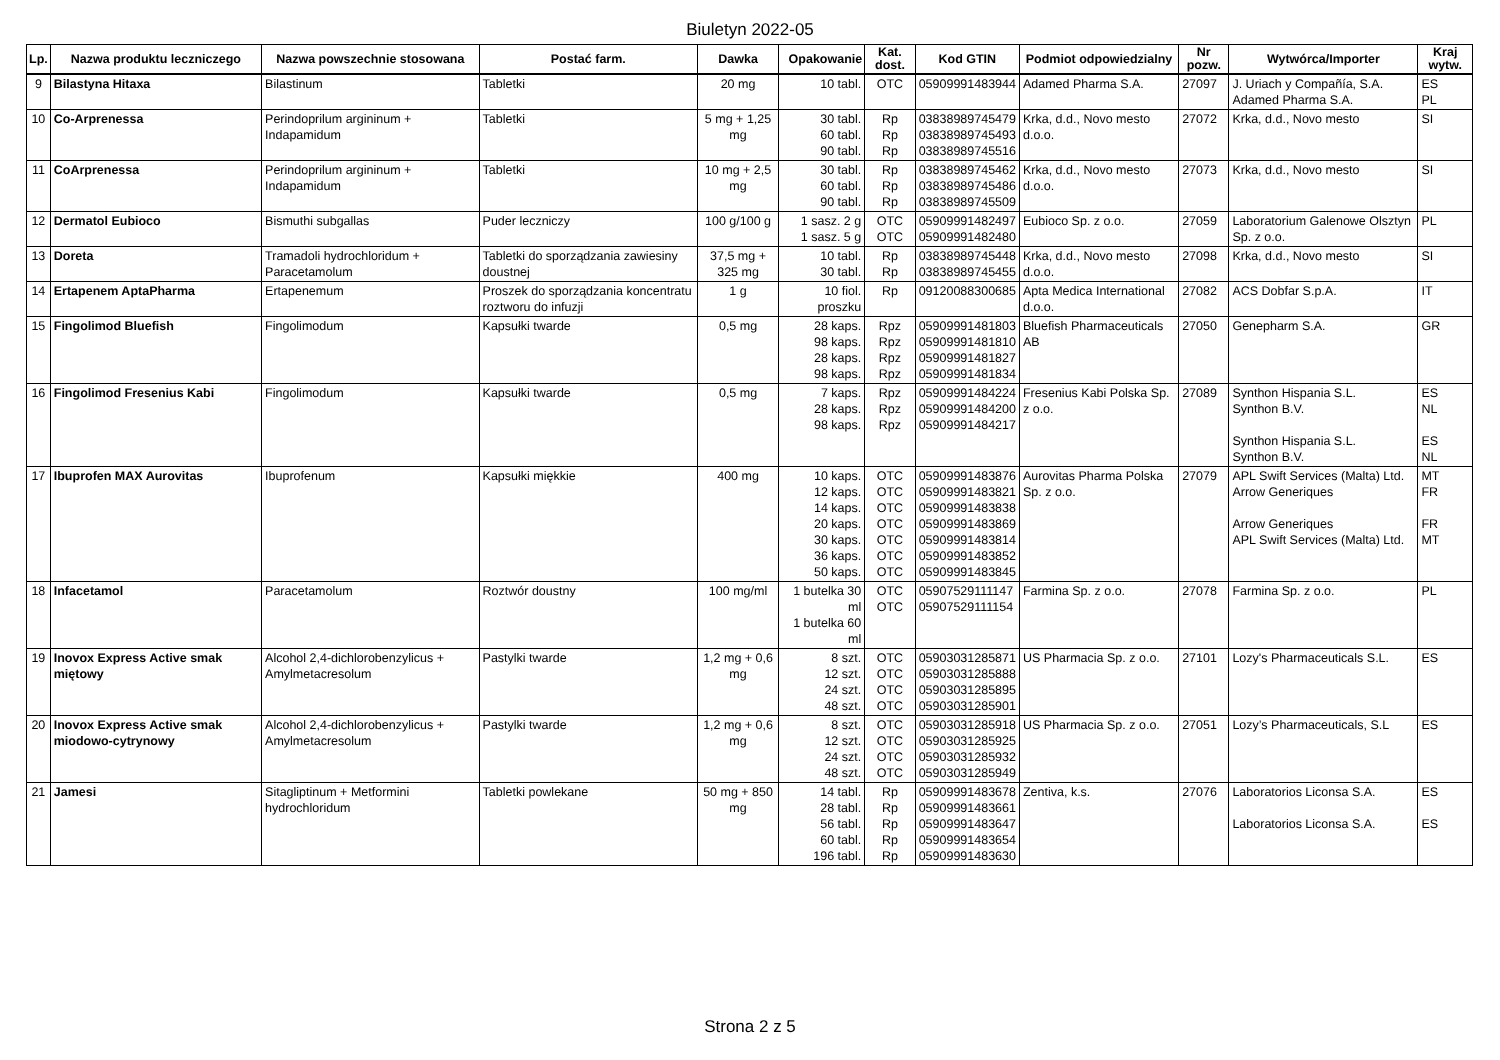Biuletyn 2022-05
| Lp. | Nazwa produktu leczniczego | Nazwa powszechnie stosowana | Postać farm. | Dawka | Opakowanie | Kat. dost. | Kod GTIN | Podmiot odpowiedzialny | Nr pozw. | Wytwórca/Importer | Kraj wytw. |
| --- | --- | --- | --- | --- | --- | --- | --- | --- | --- | --- | --- |
| 9 | Bilastyna Hitaxa | Bilastinum | Tabletki | 20 mg | 10 tabl. | OTC | 05909991483944 | Adamed Pharma S.A. | 27097 | J. Uriach y Compañía, S.A. Adamed Pharma S.A. | ES PL |
| 10 | Co-Arprenessa | Perindoprilum argininum + Indapamidum | Tabletki | 5 mg + 1,25 mg | 30 tabl. 60 tabl. 90 tabl. | Rp Rp Rp | 03838989745479 03838989745493 03838989745516 | Krka, d.d., Novo mesto d.o.o. | 27072 | Krka, d.d., Novo mesto | SI |
| 11 | CoArprenessa | Perindoprilum argininum + Indapamidum | Tabletki | 10 mg + 2,5 mg | 30 tabl. 60 tabl. 90 tabl. | Rp Rp Rp | 03838989745462 03838989745486 03838989745509 | Krka, d.d., Novo mesto d.o.o. | 27073 | Krka, d.d., Novo mesto | SI |
| 12 | Dermatol Eubioco | Bismuthi subgallas | Puder leczniczy | 100 g/100 g | 1 sasz. 2 g 1 sasz. 5 g | OTC OTC | 05909991482497 05909991482480 | Eubioco Sp. z o.o. | 27059 | Laboratorium Galenowe Olsztyn Sp. z o.o. | PL |
| 13 | Doreta | Tramadoli hydrochloridum + Paracetamolum | Tabletki do sporządzania zawiesiny doustnej | 37,5 mg + 325 mg | 10 tabl. 30 tabl. | Rp Rp | 03838989745448 03838989745455 | Krka, d.d., Novo mesto d.o.o. | 27098 | Krka, d.d., Novo mesto | SI |
| 14 | Ertapenem AptaPharma | Ertapenemum | Proszek do sporządzania koncentratu roztworu do infuzji | 1 g | 10 fiol. proszku | Rp | 09120088300685 | Apta Medica International d.o.o. | 27082 | ACS Dobfar S.p.A. | IT |
| 15 | Fingolimod Bluefish | Fingolimodum | Kapsułki twarde | 0,5 mg | 28 kaps. 98 kaps. 28 kaps. 98 kaps. | Rpz Rpz Rpz Rpz | 05909991481803 05909991481810 05909991481827 05909991481834 | Bluefish Pharmaceuticals AB | 27050 | Genepharm S.A. | GR |
| 16 | Fingolimod Fresenius Kabi | Fingolimodum | Kapsułki twarde | 0,5 mg | 7 kaps. 28 kaps. 98 kaps. | Rpz Rpz Rpz | 05909991484224 05909991484200 05909991484217 | Fresenius Kabi Polska Sp. z o.o. | 27089 | Synthon Hispania S.L. Synthon B.V. Synthon Hispania S.L. Synthon B.V. | ES NL ES NL |
| 17 | Ibuprofen MAX Aurovitas | Ibuprofenum | Kapsułki miękkie | 400 mg | 10 kaps. 12 kaps. 14 kaps. 20 kaps. 30 kaps. 36 kaps. 50 kaps. | OTC OTC OTC OTC OTC OTC OTC | 05909991483876 05909991483821 05909991483838 05909991483869 05909991483814 05909991483852 05909991483845 | Aurovitas Pharma Polska Sp. z o.o. | 27079 | APL Swift Services (Malta) Ltd. Arrow Generiques Arrow Generiques APL Swift Services (Malta) Ltd. | MT FR FR MT |
| 18 | Infacetamol | Paracetamolum | Roztwór doustny | 100 mg/ml | 1 butelka 30 ml 1 butelka 60 ml | OTC OTC | 05907529111147 05907529111154 | Farmina Sp. z o.o. | 27078 | Farmina Sp. z o.o. | PL |
| 19 | Inovox Express Active smak miętowy | Alcohol 2,4-dichlorobenzylicus + Amylmetacresolum | Pastylki twarde | 1,2 mg + 0,6 mg | 8 szt. 12 szt. 24 szt. 48 szt. | OTC OTC OTC OTC | 05903031285871 05903031285888 05903031285895 05903031285901 | US Pharmacia Sp. z o.o. | 27101 | Lozy's Pharmaceuticals S.L. | ES |
| 20 | Inovox Express Active smak miodowo-cytrynowy | Alcohol 2,4-dichlorobenzylicus + Amylmetacresolum | Pastylki twarde | 1,2 mg + 0,6 mg | 8 szt. 12 szt. 24 szt. 48 szt. | OTC OTC OTC OTC | 05903031285918 05903031285925 05903031285932 05903031285949 | US Pharmacia Sp. z o.o. | 27051 | Lozy’s Pharmaceuticals, S.L | ES |
| 21 | Jamesi | Sitagliptinum + Metformini hydrochloridum | Tabletki powlekane | 50 mg + 850 mg | 14 tabl. 28 tabl. 56 tabl. 60 tabl. 196 tabl. | Rp Rp Rp Rp Rp | 05909991483678 05909991483661 05909991483647 05909991483654 05909991483630 | Zentiva, k.s. | 27076 | Laboratorios Liconsa S.A. Laboratorios Liconsa S.A. | ES ES |
Strona 2 z 5